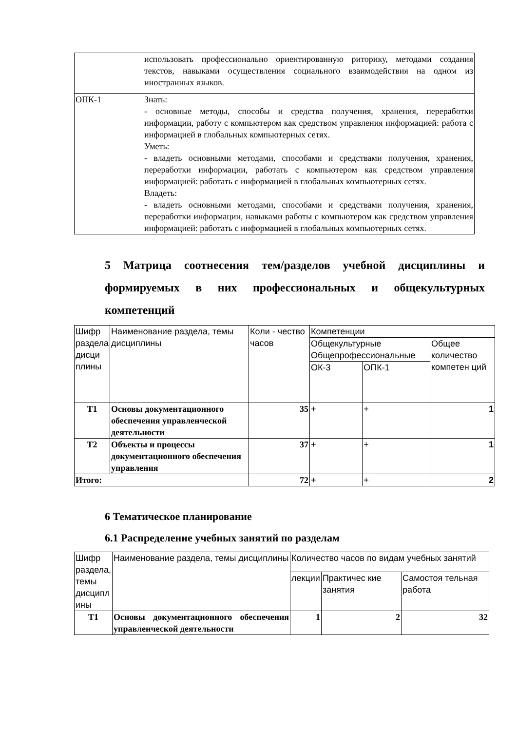| | использовать профессионально ориентированную риторику, методами создания текстов, навыками осуществления социального взаимодействия на одном из иностранных языков. |
| ОПК-1 | Знать: - основные методы, способы и средства получения, хранения, переработки информации, работу с компьютером как средством управления информацией: работа с информацией в глобальных компьютерных сетях. Уметь: - владеть основными методами, способами и средствами получения, хранения, переработки информации, работать с компьютером как средством управления информацией: работать с информацией в глобальных компьютерных сетях. Владеть: - владеть основными методами, способами и средствами получения, хранения, переработки информации, навыками работы с компьютером как средством управления информацией: работать с информацией в глобальных компьютерных сетях. |
5 Матрица соотнесения тем/разделов учебной дисциплины и формируемых в них профессиональных и общекультурных компетенций
| Шифр раздела дисци плины | Наименование раздела, темы дисциплины | Коли - чество часов | Компетенции | | |
| | | | Общекультурные Общепрофессиональные | | Общее количество компетен ций |
| | | | ОК-3 | ОПК-1 | |
| Т1 | Основы документационного обеспечения управленческой деятельности | 35 | + | + | 1 |
| Т2 | Объекты и процессы документационного обеспечения управления | 37 | + | + | 1 |
| Итого: | | 72 | + | + | 2 |
6 Тематическое планирование
6.1 Распределение учебных занятий по разделам
| Шифр раздела, темы дисципл ины | Наименование раздела, темы дисциплины | Количество часов по видам учебных занятий | | |
| | | лекции | Практичес кие занятия | Самостоя тельная работа |
| Т1 | Основы документационного обеспечения управленческой деятельности | 1 | 2 | 32 |